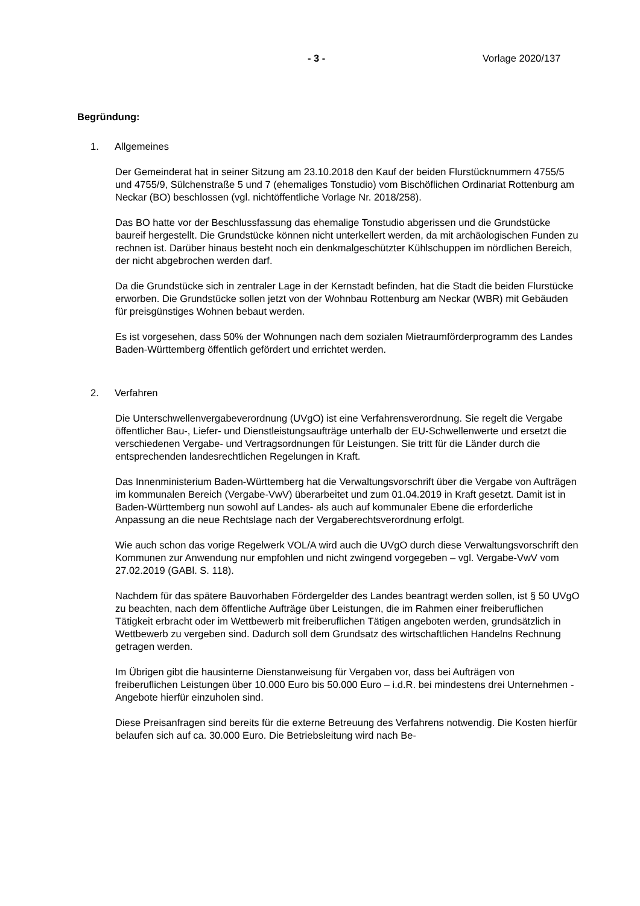- 3 - Vorlage 2020/137
Begründung:
1. Allgemeines
Der Gemeinderat hat in seiner Sitzung am 23.10.2018 den Kauf der beiden Flurstücknummern 4755/5 und 4755/9, Sülchenstraße 5 und 7 (ehemaliges Tonstudio) vom Bischöflichen Ordinariat Rottenburg am Neckar (BO) beschlossen (vgl. nichtöffentliche Vorlage Nr. 2018/258).
Das BO hatte vor der Beschlussfassung das ehemalige Tonstudio abgerissen und die Grundstücke baureif hergestellt. Die Grundstücke können nicht unterkellert werden, da mit archäologischen Funden zu rechnen ist. Darüber hinaus besteht noch ein denkmalgeschützter Kühlschuppen im nördlichen Bereich, der nicht abgebrochen werden darf.
Da die Grundstücke sich in zentraler Lage in der Kernstadt befinden, hat die Stadt die beiden Flurstücke erworben. Die Grundstücke sollen jetzt von der Wohnbau Rottenburg am Neckar (WBR) mit Gebäuden für preisgünstiges Wohnen bebaut werden.
Es ist vorgesehen, dass 50% der Wohnungen nach dem sozialen Mietraumförderprogramm des Landes Baden-Württemberg öffentlich gefördert und errichtet werden.
2. Verfahren
Die Unterschwellenvergabeverordnung (UVgO) ist eine Verfahrensverordnung. Sie regelt die Vergabe öffentlicher Bau-, Liefer- und Dienstleistungsaufträge unterhalb der EU-Schwellenwerte und ersetzt die verschiedenen Vergabe- und Vertragsordnungen für Leistungen. Sie tritt für die Länder durch die entsprechenden landesrechtlichen Regelungen in Kraft.
Das Innenministerium Baden-Württemberg hat die Verwaltungsvorschrift über die Vergabe von Aufträgen im kommunalen Bereich (Vergabe-VwV) überarbeitet und zum 01.04.2019 in Kraft gesetzt. Damit ist in Baden-Württemberg nun sowohl auf Landes- als auch auf kommunaler Ebene die erforderliche Anpassung an die neue Rechtslage nach der Vergaberechtsverordnung erfolgt.
Wie auch schon das vorige Regelwerk VOL/A wird auch die UVgO durch diese Verwaltungsvorschrift den Kommunen zur Anwendung nur empfohlen und nicht zwingend vorgegeben – vgl. Vergabe-VwV vom 27.02.2019 (GABl. S. 118).
Nachdem für das spätere Bauvorhaben Fördergelder des Landes beantragt werden sollen, ist § 50 UVgO zu beachten, nach dem öffentliche Aufträge über Leistungen, die im Rahmen einer freiberuflichen Tätigkeit erbracht oder im Wettbewerb mit freiberuflichen Tätigen angeboten werden, grundsätzlich in Wettbewerb zu vergeben sind. Dadurch soll dem Grundsatz des wirtschaftlichen Handelns Rechnung getragen werden.
Im Übrigen gibt die hausinterne Dienstanweisung für Vergaben vor, dass bei Aufträgen von freiberuflichen Leistungen über 10.000 Euro bis 50.000 Euro – i.d.R. bei mindestens drei Unternehmen - Angebote hierfür einzuholen sind.
Diese Preisanfragen sind bereits für die externe Betreuung des Verfahrens notwendig. Die Kosten hierfür belaufen sich auf ca. 30.000 Euro. Die Betriebsleitung wird nach Be-